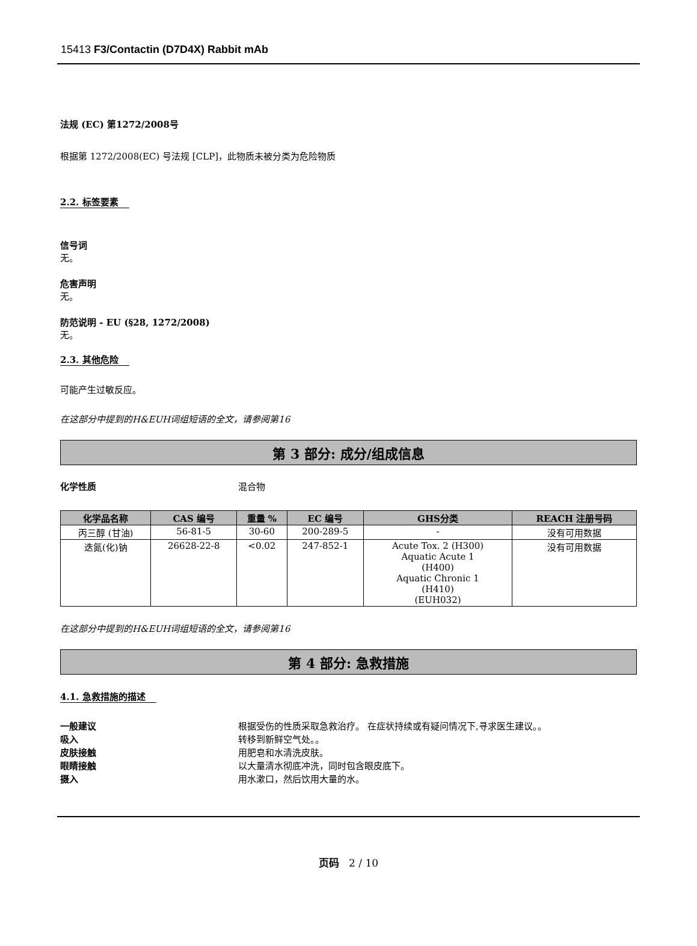15413 F3/Contactin (D7D4X) Rabbit mAb
法规 (EC) 第1272/2008号
根据第 1272/2008(EC) 号法规 [CLP]，此物质未被分类为危险物质
2.2. 标签要素
信号词
无。
危害声明
无。
防范说明 - EU (§28, 1272/2008)
无。
2.3. 其他危险
可能产生过敏反应。
在这部分中提到的H&EUH词组短语的全文，请参阅第16
第 3 部分: 成分/组成信息
化学性质 混合物
| 化学品名称 | CAS 编号 | 重量 % | EC 编号 | GHS分类 | REACH 注册号码 |
| --- | --- | --- | --- | --- | --- |
| 丙三醇 (甘油) | 56-81-5 | 30-60 | 200-289-5 | - | 没有可用数据 |
| 迭氮(化)钠 | 26628-22-8 | <0.02 | 247-852-1 | Acute Tox. 2 (H300) Aquatic Acute 1 (H400) Aquatic Chronic 1 (H410) (EUH032) | 没有可用数据 |
在这部分中提到的H&EUH词组短语的全文，请参阅第16
第 4 部分: 急救措施
4.1. 急救措施的描述
一般建议 根据受伤的性质采取急救治疗。 在症状持续或有疑问情况下,寻求医生建议。。
吸入 转移到新鲜空气处。。
皮肤接触 用肥皂和水清洗皮肤。
眼睛接触 以大量清水彻底冲洗，同时包含眼皮底下。
摄入 用水漱口，然后饮用大量的水。
页码 2 / 10